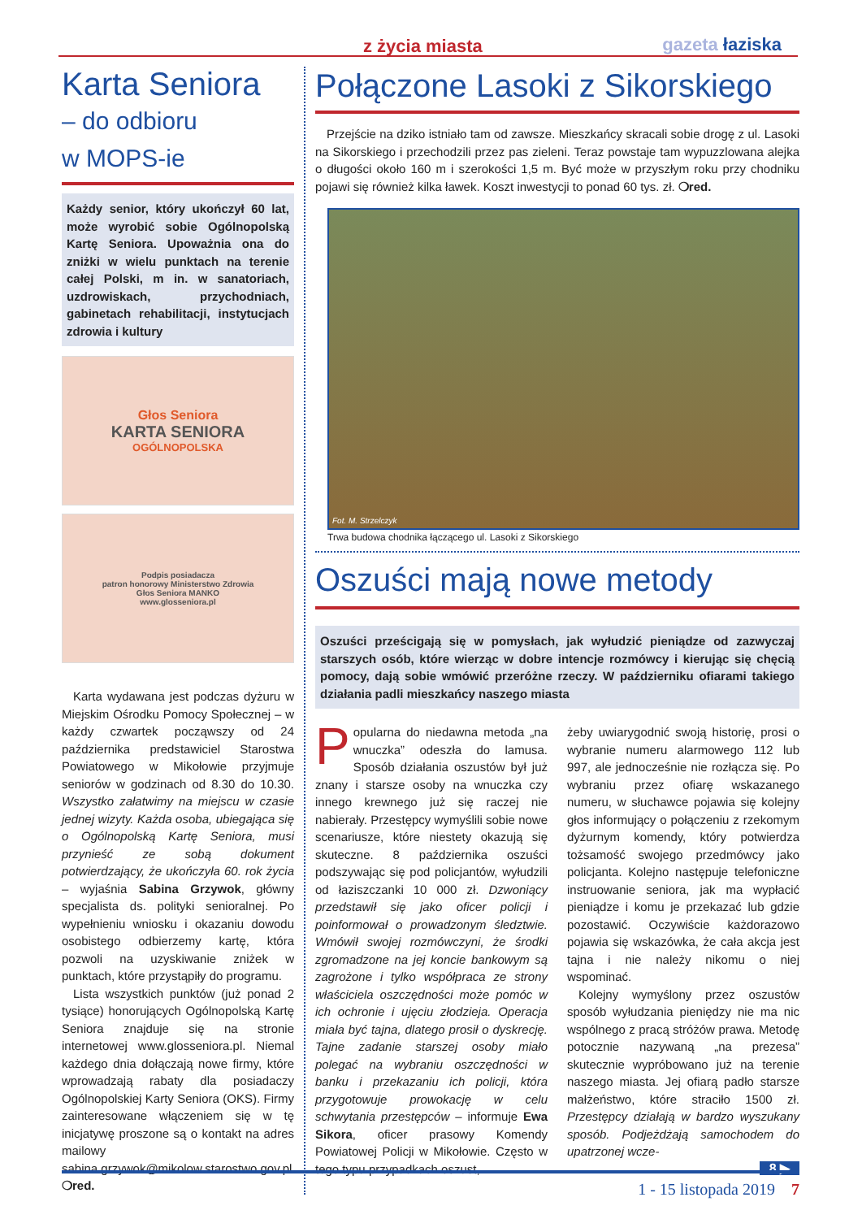z życia miasta gazeta łaziska
Karta Seniora
– do odbioru
w MOPS-ie
Każdy senior, który ukończył 60 lat, może wyrobić sobie Ogólnopolską Kartę Seniora. Upoważnia ona do zniżki w wielu punktach na terenie całej Polski, m in. w sanatoriach, uzdrowiskach, przychodniach, gabinetach rehabilitacji, instytucjach zdrowia i kultury
Głos Seniora
KARTA SENIORA
OGÓLNOPOLSKA
Podpis posiadacza
patron honorowy Ministerstwo Zdrowia
Głos Seniora MANKO
www.glosseniora.pl
Karta wydawana jest podczas dyżuru w Miejskim Ośrodku Pomocy Społecznej – w każdy czwartek począwszy od 24 października predstawiciel Starostwa Powiatowego w Mikołowie przyjmuje seniorów w godzinach od 8.30 do 10.30. Wszystko załatwimy na miejscu w czasie jednej wizyty. Każda osoba, ubiegająca się o Ogólnopolską Kartę Seniora, musi przynieść ze sobą dokument potwierdzający, że ukończyła 60. rok życia – wyjaśnia Sabina Grzywok, główny specjalista ds. polityki senioralnej. Po wypełnieniu wniosku i okazaniu dowodu osobistego odbierzemy kartę, która pozwoli na uzyskiwanie zniżek w punktach, które przystąpiły do programu.
Lista wszystkich punktów (już ponad 2 tysiące) honorujących Ogólnopolską Kartę Seniora znajduje się na stronie internetowej www.glosseniora.pl. Niemal każdego dnia dołączają nowe firmy, które wprowadzają rabaty dla posiadaczy Ogólnopolskiej Karty Seniora (OKS). Firmy zainteresowane włączeniem się w tę inicjatywę proszone są o kontakt na adres mailowy sabina.grzywok@mikolow.starostwo.gov.pl. ❍red.
Połączone Lasoki z Sikorskiego
Przejście na dziko istniało tam od zawsze. Mieszkańcy skracali sobie drogę z ul. Lasoki na Sikorskiego i przechodzili przez pas zieleni. Teraz powstaje tam wypuzzlowana alejka o długości około 160 m i szerokości 1,5 m. Być może w przyszłym roku przy chodniku pojawi się również kilka ławek. Koszt inwestycji to ponad 60 tys. zł. ❍red.
Fot. M. Strzelczyk
Trwa budowa chodnika łączącego ul. Lasoki z Sikorskiego
Oszuści mają nowe metody
Oszuści prześcigają się w pomysłach, jak wyłudzić pieniądze od zazwyczaj starszych osób, które wierząc w dobre intencje rozmówcy i kierując się chęcią pomocy, dają sobie wmówić przeróżne rzeczy. W październiku ofiarami takiego działania padli mieszkańcy naszego miasta
Popularna do niedawna metoda „na wnuczka” odeszła do lamusa. Sposób działania oszustów był już znany i starsze osoby na wnuczka czy innego krewnego już się raczej nie nabierały. Przestępcy wymyślili sobie nowe scenariusze, które niestety okazują się skuteczne. 8 października oszuści podszywając się pod policjantów, wyłudzili od łaziszczanki 10 000 zł. Dzwoniący przedstawił się jako oficer policji i poinformował o prowadzonym śledztwie. Wmówił swojej rozmówczyni, że środki zgromadzone na jej koncie bankowym są zagrożone i tylko współpraca ze strony właściciela oszczędności może pomóc w ich ochronie i ujęciu złodzieja. Operacja miała być tajna, dlatego prosił o dyskrecję. Tajne zadanie starszej osoby miało polegać na wybraniu oszczędności w banku i przekazaniu ich policji, która przygotowuje prowokację w celu schwytania przestępców – informuje Ewa Sikora, oficer prasowy Komendy Powiatowej Policji w Mikołowie. Często w tego typu przypadkach oszust,
żeby uwiarygodnić swoją historię, prosi o wybranie numeru alarmowego 112 lub 997, ale jednocześnie nie rozłącza się. Po wybraniu przez ofiarę wskazanego numeru, w słuchawce pojawia się kolejny głos informujący o połączeniu z rzekomym dyżurnym komendy, który potwierdza tożsamość swojego przedmówcy jako policjanta. Kolejno następuje telefoniczne instruowanie seniora, jak ma wypłacić pieniądze i komu je przekazać lub gdzie pozostawić. Oczywiście każdorazowo pojawia się wskazówka, że cała akcja jest tajna i nie należy nikomu o niej wspominać.
Kolejny wymyślony przez oszustów sposób wyłudzania pieniędzy nie ma nic wspólnego z pracą stróżów prawa. Metodę potocznie nazywaną „na prezesa” skutecznie wypróbowano już na terenie naszego miasta. Jej ofiarą padło starsze małżeństwo, które straciło 1500 zł. Przestępcy działają w bardzo wyszukany sposób. Podjeżdżają samochodem do upatrzonej wcze-
8 ▶
1 - 15 listopada 2019 7